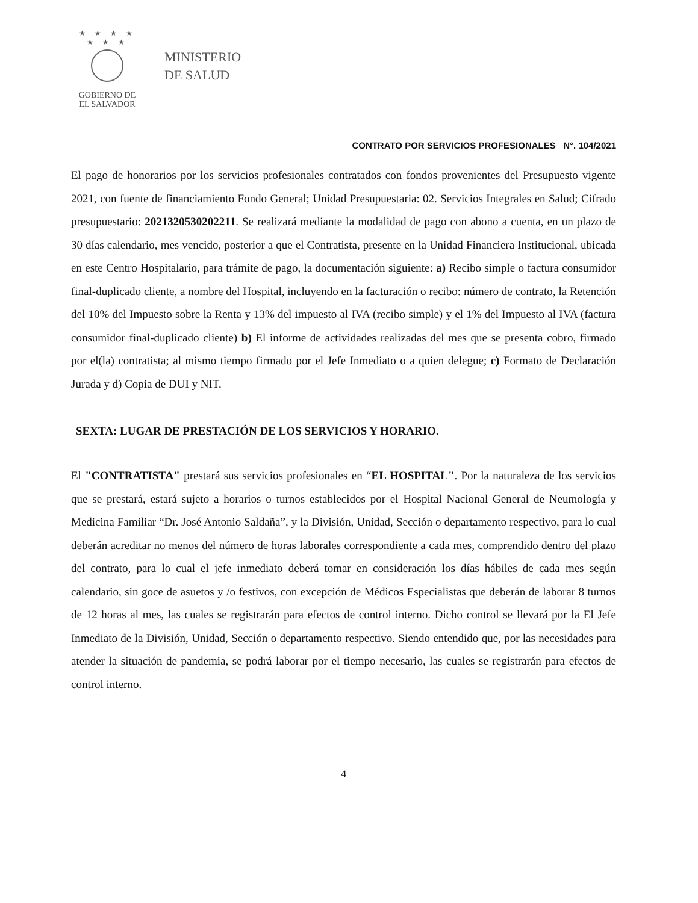★ ★ ★ ★ ★ ★ ★
GOBIERNO DE
EL SALVADOR
MINISTERIO
DE SALUD
CONTRATO POR SERVICIOS PROFESIONALES N°. 104/2021
El pago de honorarios por los servicios profesionales contratados con fondos provenientes del Presupuesto vigente 2021, con fuente de financiamiento Fondo General; Unidad Presupuestaria: 02. Servicios Integrales en Salud; Cifrado presupuestario: 2021320530202211. Se realizará mediante la modalidad de pago con abono a cuenta, en un plazo de 30 días calendario, mes vencido, posterior a que el Contratista, presente en la Unidad Financiera Institucional, ubicada en este Centro Hospitalario, para trámite de pago, la documentación siguiente: a) Recibo simple o factura consumidor final-duplicado cliente, a nombre del Hospital, incluyendo en la facturación o recibo: número de contrato, la Retención del 10% del Impuesto sobre la Renta y 13% del impuesto al IVA (recibo simple) y el 1% del Impuesto al IVA (factura consumidor final-duplicado cliente) b) El informe de actividades realizadas del mes que se presenta cobro, firmado por el(la) contratista; al mismo tiempo firmado por el Jefe Inmediato o a quien delegue; c) Formato de Declaración Jurada y d) Copia de DUI y NIT.
SEXTA: LUGAR DE PRESTACIÓN DE LOS SERVICIOS Y HORARIO.
El "CONTRATISTA" prestará sus servicios profesionales en “EL HOSPITAL". Por la naturaleza de los servicios que se prestará, estará sujeto a horarios o turnos establecidos por el Hospital Nacional General de Neumología y Medicina Familiar “Dr. José Antonio Saldaña”, y la División, Unidad, Sección o departamento respectivo, para lo cual deberán acreditar no menos del número de horas laborales correspondiente a cada mes, comprendido dentro del plazo del contrato, para lo cual el jefe inmediato deberá tomar en consideración los días hábiles de cada mes según calendario, sin goce de asuetos y /o festivos, con excepción de Médicos Especialistas que deberán de laborar 8 turnos de 12 horas al mes, las cuales se registrarán para efectos de control interno. Dicho control se llevará por la El Jefe Inmediato de la División, Unidad, Sección o departamento respectivo. Siendo entendido que, por las necesidades para atender la situación de pandemia, se podrá laborar por el tiempo necesario, las cuales se registrarán para efectos de control interno.
4